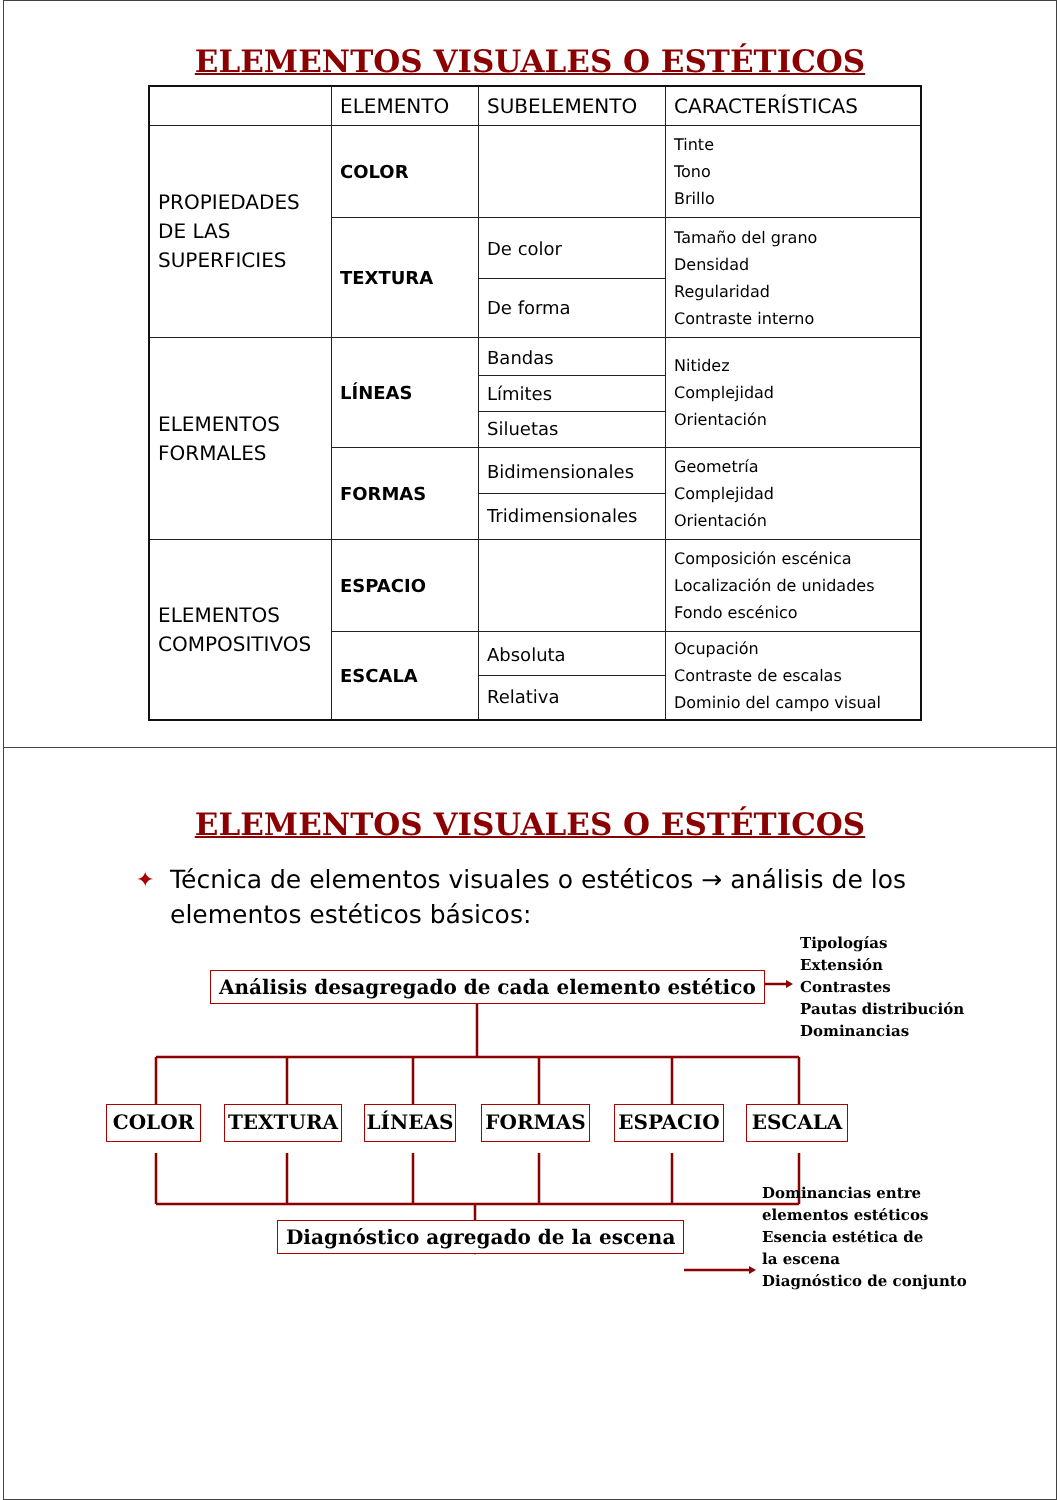ELEMENTOS VISUALES O ESTÉTICOS
| | ELEMENTO | SUBELEMENTO | CARACTERÍSTICAS |
| --- | --- | --- | --- |
| PROPIEDADES DE LAS SUPERFICIES | COLOR | | Tinte Tono Brillo |
| | TEXTURA | De color De forma | Tamaño del grano Densidad Regularidad Contraste interno |
| ELEMENTOS FORMALES | LÍNEAS | Bandas Límites Siluetas | Nitidez Complejidad Orientación |
| | FORMAS | Bidimensionales Tridimensionales | Geometría Complejidad Orientación |
| ELEMENTOS COMPOSITIVOS | ESPACIO | | Composición escénica Localización de unidades Fondo escénico |
| | ESCALA | Absoluta Relativa | Ocupación Contraste de escalas Dominio del campo visual |
ELEMENTOS VISUALES O ESTÉTICOS
✦ Técnica de elementos visuales o estéticos → análisis de los
elementos estéticos básicos:
Análisis desagregado de cada elemento estético
Tipologías
Extensión
Contrastes
Pautas distribución
Dominancias
COLOR TEXTURA LÍNEAS FORMAS ESPACIO ESCALA
Diagnóstico agregado de la escena
Dominancias entre
elementos estéticos
Esencia estética de
la escena
Diagnóstico de conjunto